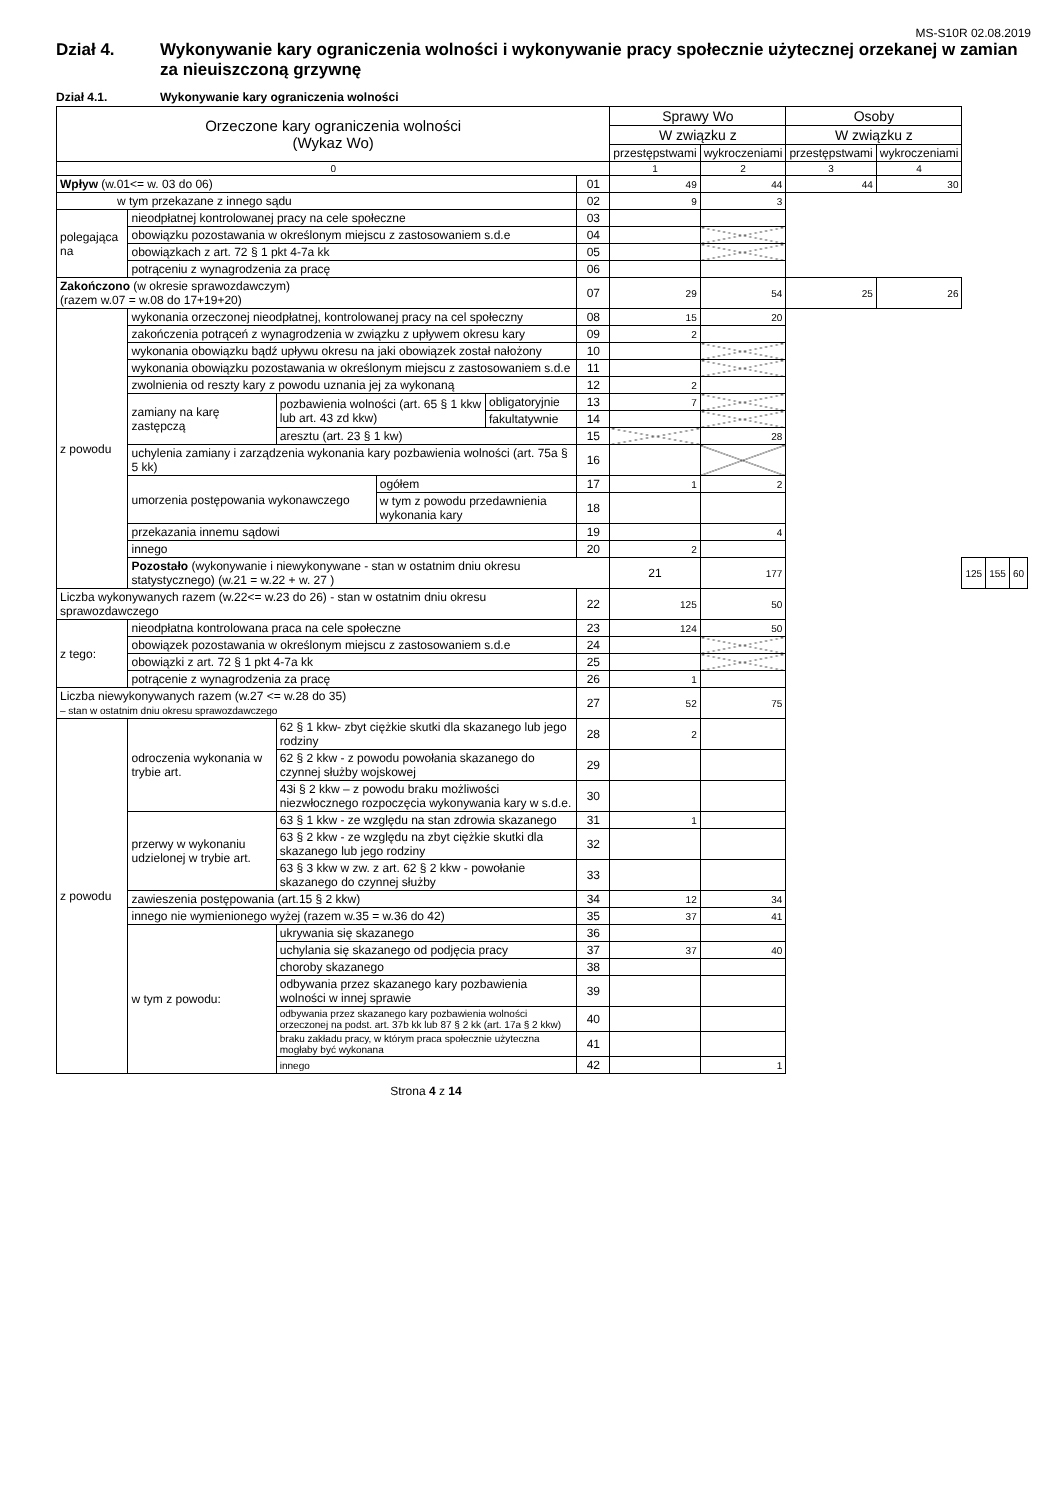MS-S10R 02.08.2019
Dział 4. Wykonywanie kary ograniczenia wolności i wykonywanie pracy społecznie użytecznej orzekanej w zamian za nieuiszczoną grzywnę
Dział 4.1. Wykonywanie kary ograniczenia wolności
| Orzeczone kary ograniczenia wolności (Wykaz Wo) | | | | | | Sprawy Wo | | Osoby | | | | |
| --- | --- | --- | --- | --- | --- | --- | --- | --- | --- | --- | --- | --- |
| | | | | | | W związku z | | W związku z | | | | |
| | | | | | | przestępstwami | wykroczeniami | przestępstwami | wykroczeniami | | | |
| 0 | | | | | | 1 | 2 | 3 | 4 | | | |
| Wpływ (w.01<= w. 03 do 06) | | | | | 01 | 49 | 44 | 44 | 30 | | | |
| w tym przekazane z innego sądu | | | | | 02 | 9 | 3 | | | | | |
| polegająca na | nieodpłatnej kontrolowanej pracy na cele społeczne | | | | 03 | | | | | | | |
| | obowiązku pozostawania w określonym miejscu z zastosowaniem s.d.e | | | | 04 | | | | | | | |
| | obowiązkach z art. 72 § 1 pkt 4-7a kk | | | | 05 | | | | | | | |
| | potrąceniu z wynagrodzenia za pracę | | | | 06 | | | | | | | |
| Zakończono (w okresie sprawozdawczym) (razem w.07 = w.08 do 17+19+20) | | | | | 07 | 29 | 54 | 25 | 26 | | | |
| z powodu | wykonania orzeczonej nieodpłatnej, kontrolowanej pracy na cel społeczny | | | | 08 | 15 | 20 | | | | | |
| | zakończenia potrąceń z wynagrodzenia w związku z upływem okresu kary | | | | 09 | 2 | | | | | | |
| | wykonania obowiązku bądź upływu okresu na jaki obowiązek został nałożony | | | | 10 | | | | | | | |
| | wykonania obowiązku pozostawania w określonym miejscu z zastosowaniem s.d.e | | | | 11 | | | | | | | |
| | zwolnienia od reszty kary z powodu uznania jej za wykonaną | | | | 12 | 2 | | | | | | |
| | zamiany na karę zastępczą | pozbawienia wolności (art. 65 § 1 kkw lub art. 43 zd kkw) | | obligatoryjnie | 13 | 7 | | | | | | |
| | | | | fakultatywnie | 14 | | | | | | | |
| | | aresztu (art. 23 § 1 kw) | | | 15 | | 28 | | | | | |
| | uchylenia zamiany i zarządzenia wykonania kary pozbawienia wolności (art. 75a § 5 kk) | | | | 16 | | | | | | | |
| | umorzenia postępowania wykonawczego | | ogółem | | 17 | 1 | 2 | | | | | |
| | | | w tym z powodu przedawnienia wykonania kary | | 18 | | | | | | | |
| | przekazania innemu sądowi | | | | 19 | | 4 | | | | | |
| | innego | | | | 20 | 2 | | | | | | |
| | Pozostało (wykonywanie i niewykonywane - stan w ostatnim dniu okresu statystycznego) (w.21 = w.22 + w. 27 ) | | | | | 21 | 177 | | | 125 | 155 | 60 |
| Liczba wykonywanych razem (w.22<= w.23 do 26) - stan w ostatnim dniu okresu sprawozdawczego | | | | | 22 | 125 | 50 | | | | | |
| z tego: | nieodpłatna kontrolowana praca na cele społeczne | | | | 23 | 124 | 50 | | | | | |
| | obowiązek pozostawania w określonym miejscu z zastosowaniem s.d.e | | | | 24 | | | | | | | |
| | obowiązki z art. 72 § 1 pkt 4-7a kk | | | | 25 | | | | | | | |
| | potrącenie z wynagrodzenia za pracę | | | | 26 | 1 | | | | | | |
| Liczba niewykonywanych razem (w.27 <= w.28 do 35) – stan w ostatnim dniu okresu sprawozdawczego | | | | | 27 | 52 | 75 | | | | | |
| z powodu | odroczenia wykonania w trybie art. | 62 § 1 kkw- zbyt ciężkie skutki dla skazanego lub jego rodziny | | | 28 | 2 | | | | | | |
| | | 62 § 2 kkw - z powodu powołania skazanego do czynnej służby wojskowej | | | 29 | | | | | | | |
| | | 43i § 2 kkw – z powodu braku możliwości niezwłocznego rozpoczęcia wykonywania kary w s.d.e. | | | 30 | | | | | | | |
| | przerwy w wykonaniu udzielonej w trybie art. | 63 § 1 kkw - ze względu na stan zdrowia skazanego | | | 31 | 1 | | | | | | |
| | | 63 § 2 kkw - ze względu na zbyt ciężkie skutki dla skazanego lub jego rodziny | | | 32 | | | | | | | |
| | | 63 § 3 kkw w zw. z art. 62 § 2 kkw - powołanie skazanego do czynnej służby | | | 33 | | | | | | | |
| | zawieszenia postępowania (art.15 § 2 kkw) | | | | 34 | 12 | 34 | | | | | |
| | innego nie wymienionego wyżej (razem w.35 = w.36 do 42) | | | | 35 | 37 | 41 | | | | | |
| | w tym z powodu: | ukrywania się skazanego | | | 36 | | | | | | | |
| | | uchylania się skazanego od podjęcia pracy | | | 37 | 37 | 40 | | | | | |
| | | choroby skazanego | | | 38 | | | | | | | |
| | | odbywania przez skazanego kary pozbawienia wolności w innej sprawie | | | 39 | | | | | | | |
| | | odbywania przez skazanego kary pozbawienia wolności orzeczonej na podst. art. 37b kk lub 87 § 2 kk (art. 17a § 2 kkw) | | | 40 | | | | | | | |
| | | braku zakładu pracy, w którym praca społecznie użyteczna mogłaby być wykonana | | | 41 | | | | | | | |
| | | innego | | | 42 | | 1 | | | | | |
Strona 4 z 14